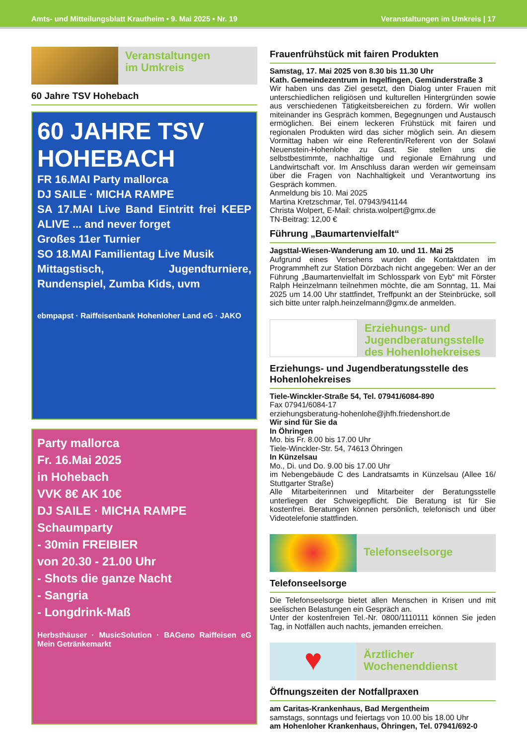Amts- und Mitteilungsblatt Krautheim • 9. Mai 2025 • Nr. 19 Veranstaltungen im Umkreis | 17
Veranstaltungen
im Umkreis
60 Jahre TSV Hohebach
60 JAHRE TSV HOHEBACH
FR 16.MAI Party mallorca
DJ SAILE · MICHA RAMPE
SA 17.MAI Live Band Eintritt frei KEEP ALIVE ... and never forget
Großes 11er Turnier
SO 18.MAI Familientag Live Musik
Mittagstisch, Jugendturniere, Rundenspiel, Zumba Kids, uvm
ebmpapst · Raiffeisenbank Hohenloher Land eG · JAKO
Party mallorca
Fr. 16.Mai 2025
in Hohebach
VVK 8€ AK 10€
DJ SAILE · MICHA RAMPE
Schaumparty
- 30min FREIBIER
von 20.30 - 21.00 Uhr
- Shots die ganze Nacht
- Sangria
- Longdrink-Maß
Herbsthäuser · MusicSolution · BAGeno Raiffeisen eG Mein Getränkemarkt
Frauenfrühstück mit fairen Produkten
Samstag, 17. Mai 2025 von 8.30 bis 11.30 Uhr
Kath. Gemeindezentrum in Ingelfingen, Gemünderstraße 3
Wir haben uns das Ziel gesetzt, den Dialog unter Frauen mit unterschiedlichen religiösen und kulturellen Hintergründen sowie aus verschiedenen Tätigkeitsbereichen zu fördern. Wir wollen miteinander ins Gespräch kommen, Begegnungen und Austausch ermöglichen. Bei einem leckeren Frühstück mit fairen und regionalen Produkten wird das sicher möglich sein. An diesem Vormittag haben wir eine Referentin/Referent von der Solawi Neuenstein-Hohenlohe zu Gast. Sie stellen uns die selbstbestimmte, nachhaltige und regionale Ernährung und Landwirtschaft vor. Im Anschluss daran werden wir gemeinsam über die Fragen von Nachhaltigkeit und Verantwortung ins Gespräch kommen.
Anmeldung bis 10. Mai 2025
Martina Kretzschmar, Tel. 07943/941144
Christa Wolpert, E-Mail: christa.wolpert@gmx.de
TN-Beitrag: 12,00 €
Führung „Baumartenvielfalt“
Jagsttal-Wiesen-Wanderung am 10. und 11. Mai 25
Aufgrund eines Versehens wurden die Kontaktdaten im Programmheft zur Station Dörzbach nicht angegeben: Wer an der Führung „Baumartenvielfalt im Schlosspark von Eyb“ mit Förster Ralph Heinzelmann teilnehmen möchte, die am Sonntag, 11. Mai 2025 um 14.00 Uhr stattfindet, Treffpunkt an der Steinbrücke, soll sich bitte unter ralph.heinzelmann@gmx.de anmelden.
Erziehungs- und
Jugendberatungsstelle
des Hohenlohekreises
Erziehungs- und Jugendberatungsstelle des Hohenlohekreises
Tiele-Winckler-Straße 54, Tel. 07941/6084-890
Fax 07941/6084-17
erziehungsberatung-hohenlohe@jhfh.friedenshort.de
Wir sind für Sie da
In Öhringen
Mo. bis Fr. 8.00 bis 17.00 Uhr
Tiele-Winckler-Str. 54, 74613 Öhringen
In Künzelsau
Mo., Di. und Do. 9.00 bis 17.00 Uhr
im Nebengebäude C des Landratsamts in Künzelsau (Allee 16/ Stuttgarter Straße)
Alle Mitarbeiterinnen und Mitarbeiter der Beratungsstelle unterliegen der Schweigepflicht. Die Beratung ist für Sie kostenfrei. Beratungen können persönlich, telefonisch und über Videotelefonie stattfinden.
Telefonseelsorge
Telefonseelsorge
Die Telefonseelsorge bietet allen Menschen in Krisen und mit seelischen Belastungen ein Gespräch an.
Unter der kostenfreien Tel.-Nr. 0800/1110111 können Sie jeden Tag, in Notfällen auch nachts, jemanden erreichen.
♥
Ärztlicher
Wochenenddienst
Öffnungszeiten der Notfallpraxen
am Caritas-Krankenhaus, Bad Mergentheim
samstags, sonntags und feiertags von 10.00 bis 18.00 Uhr
am Hohenloher Krankenhaus, Öhringen, Tel. 07941/692-0